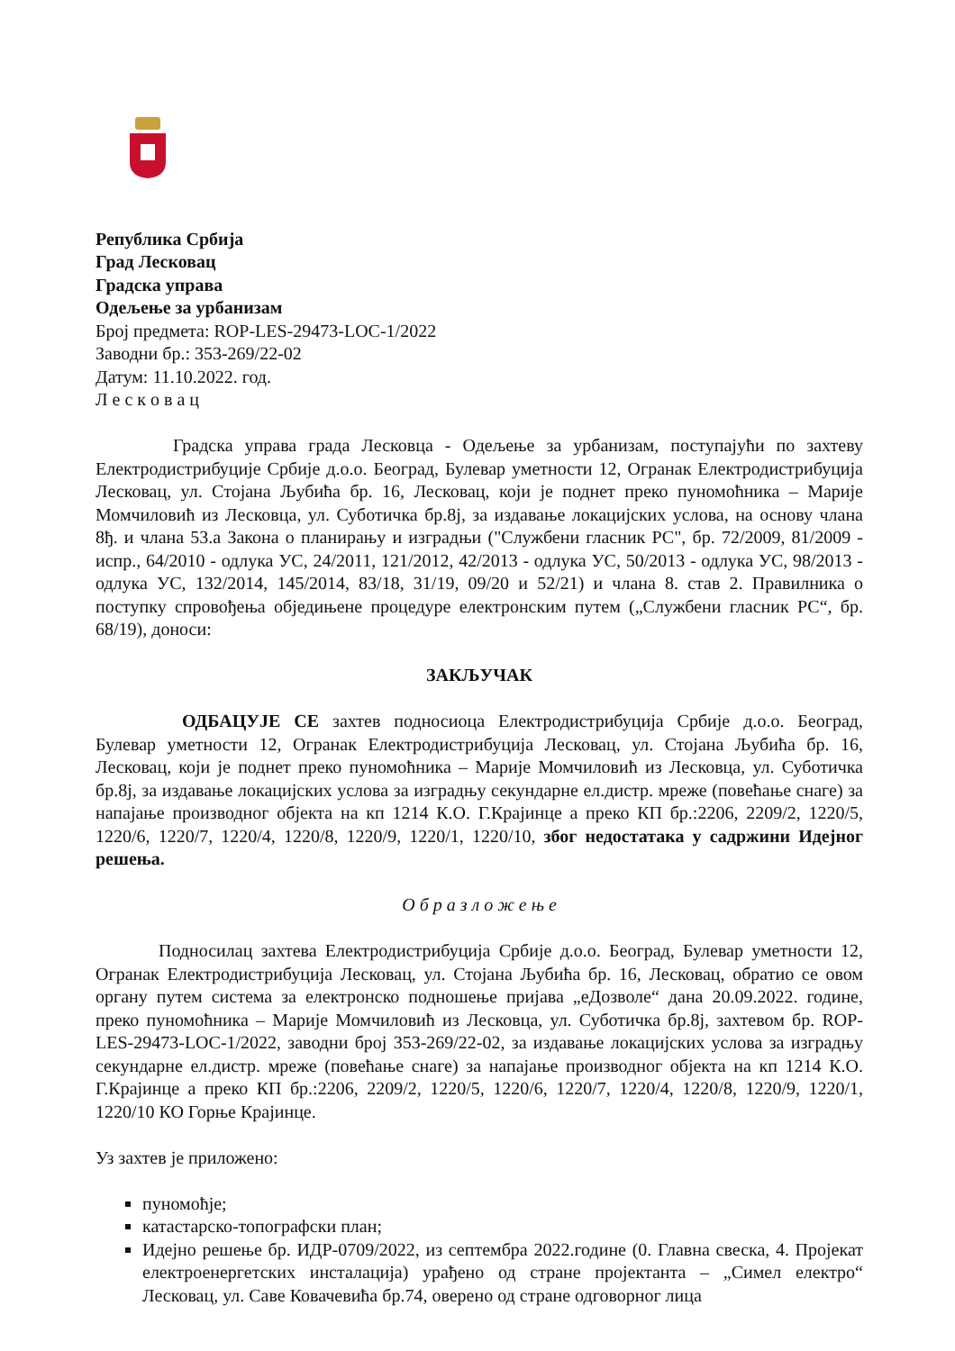Република Србија
Град Лесковац
Градска управа
Одељење за урбанизам
Број предмета: ROP-LES-29473-LOC-1/2022
Заводни бр.: 353-269/22-02
Датум: 11.10.2022. год.
Л е с к о в а ц
Градска управа града Лесковца - Одељење за урбанизам, поступајући по захтеву Електродистрибуције Србије д.о.о. Београд, Булевар уметности 12, Огранак Електродистрибуција Лесковац, ул. Стојана Љубића бр. 16, Лесковац, који је поднет преко пуномоћника – Марије Момчиловић из Лесковца, ул. Суботичка бр.8ј, за издавање локацијских услова, на основу члана 8ђ. и члана 53.а Закона о планирању и изградњи ("Службени гласник РС", бр. 72/2009, 81/2009 - испр., 64/2010 - одлука УС, 24/2011, 121/2012, 42/2013 - одлука УС, 50/2013 - одлука УС, 98/2013 - одлука УС, 132/2014, 145/2014, 83/18, 31/19, 09/20 и 52/21) и члана 8. став 2. Правилника о поступку спровођења обједињене процедуре електронским путем („Службени гласник РС“, бр. 68/19), доноси:
ЗАКЉУЧАК
ОДБАЦУЈЕ СЕ захтев подносиоца Електродистрибуција Србије д.о.о. Београд, Булевар уметности 12, Огранак Електродистрибуција Лесковац, ул. Стојана Љубића бр. 16, Лесковац, који је поднет преко пуномоћника – Марије Момчиловић из Лесковца, ул. Суботичка бр.8ј, за издавање локацијских услова за изградњу секундарне ел.дистр. мреже (повећање снаге) за напајање производног објекта на кп 1214 К.О. Г.Крајинце а преко КП бр.:2206, 2209/2, 1220/5, 1220/6, 1220/7, 1220/4, 1220/8, 1220/9, 1220/1, 1220/10, због недостатака у садржини Идејног решења.
О б р а з л о ж е њ е
Подносилац захтева Електродистрибуција Србије д.о.о. Београд, Булевар уметности 12, Огранак Електродистрибуција Лесковац, ул. Стојана Љубића бр. 16, Лесковац, обратио се овом органу путем система за електронско подношење пријава „еДозволе“ дана 20.09.2022. године, преко пуномоћника – Марије Момчиловић из Лесковца, ул. Суботичка бр.8ј, захтевом бр. ROP-LES-29473-LOC-1/2022, заводни број 353-269/22-02, за издавање локацијских услова за изградњу секундарне ел.дистр. мреже (повећање снаге) за напајање производног објекта на кп 1214 К.О. Г.Крајинце а преко КП бр.:2206, 2209/2, 1220/5, 1220/6, 1220/7, 1220/4, 1220/8, 1220/9, 1220/1, 1220/10 КО Горње Крајинце.
Уз захтев је приложено:
пуномоћје;
катастарско-топографски план;
Идејно решење бр. ИДР-0709/2022, из септембра 2022.године (0. Главна свеска, 4. Пројекат електроенергетских инсталација) урађено од стране пројектанта – „Симел електро“ Лесковац, ул. Саве Ковачевића бр.74, оверено од стране одговорног лица